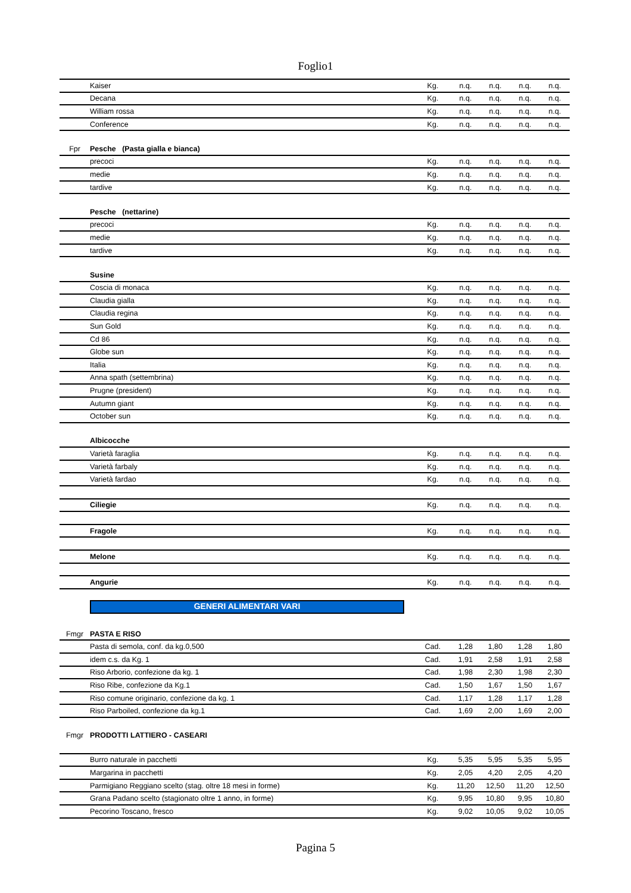Foglio1
| | Kaiser | Kg. | n.q. | n.q. | n.q. | n.q. |
| | Decana | Kg. | n.q. | n.q. | n.q. | n.q. |
| | William rossa | Kg. | n.q. | n.q. | n.q. | n.q. |
| | Conference | Kg. | n.q. | n.q. | n.q. | n.q. |
| Fpr | Pesche (Pasta gialla e bianca) | | | | | |
| | precoci | Kg. | n.q. | n.q. | n.q. | n.q. |
| | medie | Kg. | n.q. | n.q. | n.q. | n.q. |
| | tardive | Kg. | n.q. | n.q. | n.q. | n.q. |
| | Pesche (nettarine) | | | | | |
| | precoci | Kg. | n.q. | n.q. | n.q. | n.q. |
| | medie | Kg. | n.q. | n.q. | n.q. | n.q. |
| | tardive | Kg. | n.q. | n.q. | n.q. | n.q. |
| | Susine | | | | | |
| | Coscia di monaca | Kg. | n.q. | n.q. | n.q. | n.q. |
| | Claudia gialla | Kg. | n.q. | n.q. | n.q. | n.q. |
| | Claudia regina | Kg. | n.q. | n.q. | n.q. | n.q. |
| | Sun Gold | Kg. | n.q. | n.q. | n.q. | n.q. |
| | Cd 86 | Kg. | n.q. | n.q. | n.q. | n.q. |
| | Globe sun | Kg. | n.q. | n.q. | n.q. | n.q. |
| | Italia | Kg. | n.q. | n.q. | n.q. | n.q. |
| | Anna spath (settembrina) | Kg. | n.q. | n.q. | n.q. | n.q. |
| | Prugne (president) | Kg. | n.q. | n.q. | n.q. | n.q. |
| | Autumn giant | Kg. | n.q. | n.q. | n.q. | n.q. |
| | October sun | Kg. | n.q. | n.q. | n.q. | n.q. |
| | Albicocche | | | | | |
| | Varietà faraglia | Kg. | n.q. | n.q. | n.q. | n.q. |
| | Varietà farbaly | Kg. | n.q. | n.q. | n.q. | n.q. |
| | Varietà fardao | Kg. | n.q. | n.q. | n.q. | n.q. |
| | Ciliegie | Kg. | n.q. | n.q. | n.q. | n.q. |
| | Fragole | Kg. | n.q. | n.q. | n.q. | n.q. |
| | Melone | Kg. | n.q. | n.q. | n.q. | n.q. |
| | Angurie | Kg. | n.q. | n.q. | n.q. | n.q. |
| | GENERI ALIMENTARI VARI | | | | | |
| Fmgr | PASTA E RISO | | | | | |
| | Pasta di semola, conf. da kg.0,500 | Cad. | 1,28 | 1,80 | 1,28 | 1,80 |
| | idem c.s. da Kg. 1 | Cad. | 1,91 | 2,58 | 1,91 | 2,58 |
| | Riso Arborio, confezione da kg. 1 | Cad. | 1,98 | 2,30 | 1,98 | 2,30 |
| | Riso Ribe, confezione da Kg.1 | Cad. | 1,50 | 1,67 | 1,50 | 1,67 |
| | Riso comune originario, confezione da kg. 1 | Cad. | 1,17 | 1,28 | 1,17 | 1,28 |
| | Riso Parboiled, confezione da kg.1 | Cad. | 1,69 | 2,00 | 1,69 | 2,00 |
| Fmgr | PRODOTTI LATTIERO - CASEARI | | | | | |
| | Burro naturale in pacchetti | Kg. | 5,35 | 5,95 | 5,35 | 5,95 |
| | Margarina in pacchetti | Kg. | 2,05 | 4,20 | 2,05 | 4,20 |
| | Parmigiano Reggiano scelto (stag. oltre 18 mesi in forme) | Kg. | 11,20 | 12,50 | 11,20 | 12,50 |
| | Grana Padano scelto (stagionato oltre 1 anno, in forme) | Kg. | 9,95 | 10,80 | 9,95 | 10,80 |
| | Pecorino Toscano, fresco | Kg. | 9,02 | 10,05 | 9,02 | 10,05 |
Pagina 5